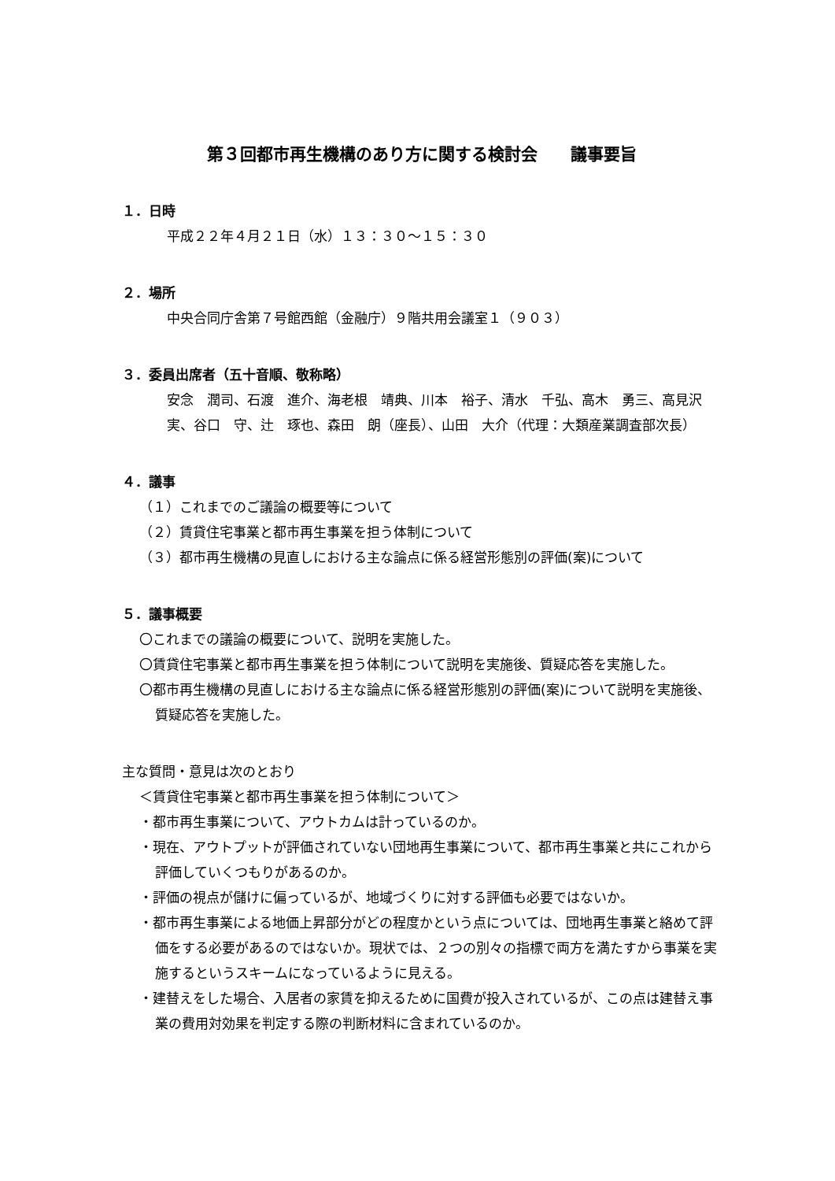第３回都市再生機構のあり方に関する検討会　　議事要旨
１．日時
平成２２年４月２１日（水）１３：３０～１５：３０
２．場所
中央合同庁舎第７号館西館（金融庁）９階共用会議室１（９０３）
３．委員出席者（五十音順、敬称略）
安念　潤司、石渡　進介、海老根　靖典、川本　裕子、清水　千弘、高木　勇三、高見沢　実、谷口　守、辻　琢也、森田　朗（座長）、山田　大介（代理：大類産業調査部次長）
４．議事
（１）これまでのご議論の概要等について
（２）賃貸住宅事業と都市再生事業を担う体制について
（３）都市再生機構の見直しにおける主な論点に係る経営形態別の評価(案)について
５．議事概要
〇これまでの議論の概要について、説明を実施した。
〇賃貸住宅事業と都市再生事業を担う体制について説明を実施後、質疑応答を実施した。
〇都市再生機構の見直しにおける主な論点に係る経営形態別の評価(案)について説明を実施後、質疑応答を実施した。
主な質問・意見は次のとおり
＜賃貸住宅事業と都市再生事業を担う体制について＞
・都市再生事業について、アウトカムは計っているのか。
・現在、アウトプットが評価されていない団地再生事業について、都市再生事業と共にこれから評価していくつもりがあるのか。
・評価の視点が儲けに偏っているが、地域づくりに対する評価も必要ではないか。
・都市再生事業による地価上昇部分がどの程度かという点については、団地再生事業と絡めて評価をする必要があるのではないか。現状では、２つの別々の指標で両方を満たすから事業を実施するというスキームになっているように見える。
・建替えをした場合、入居者の家賃を抑えるために国費が投入されているが、この点は建替え事業の費用対効果を判定する際の判断材料に含まれているのか。